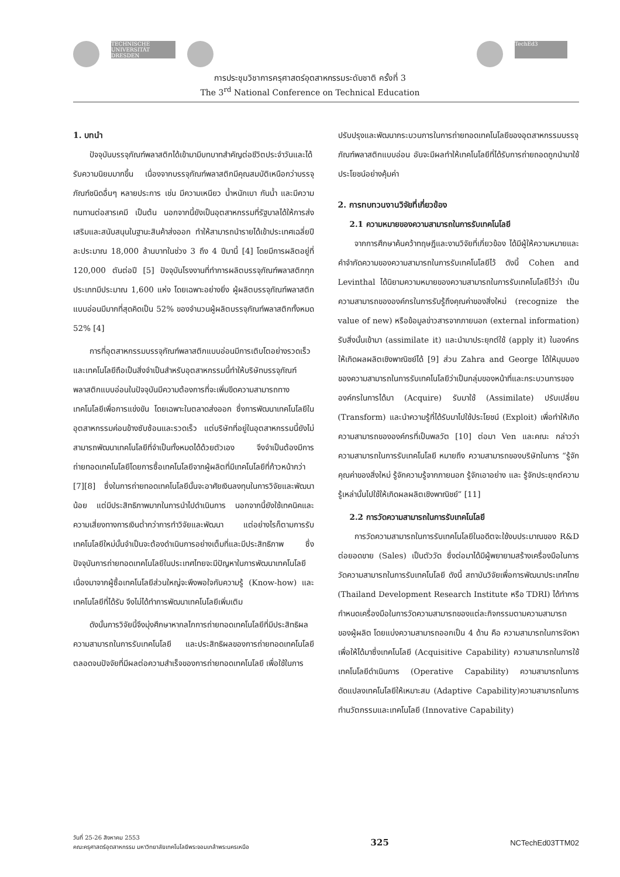TECHNISCHE UNIVERSITÄT DRESDEN TechEd3
การประชุมวิชาการครุศาสตร์อุตสาหกรรมระดับชาติ ครั้งที่ 3
The 3<sup>rd</sup> National Conference on Technical Education
1. บทนำ
ปัจจุบันบรรจุภัณฑ์พลาสติกได้เข้ามามีบทบาทสำคัญต่อชีวิตประจำวันและได้รับความนิยมมากขึ้น เนื่องจากบรรจุภัณฑ์พลาสติกมีคุณสมบัติเหนือกว่าบรรจุภัณฑ์ชนิดอื่นๆ หลายประการ เช่น มีความเหนียว น้ำหนักเบา กันน้ำ และมีความทนทานต่อสารเคมี เป็นต้น นอกจากนี้ยังเป็นอุตสาหกรรมที่รัฐบาลได้ให้การส่งเสริมและสนับสนุนในฐานะสินค้าส่งออก ทำให้สามารถนำรายได้เข้าประเทศเฉลี่ยปีละประมาณ 18,000 ล้านบาทในช่วง 3 ถึง 4 ปีมานี้ [4] โดยมีการผลิตอยู่ที่ 120,000 ตันต่อปี [5] ปัจจุบันโรงงานที่ทำการผลิตบรรจุภัณฑ์พลาสติกทุกประเภทมีประมาณ 1,600 แห่ง โดยเฉพาะอย่างยิ่ง ผู้ผลิตบรรจุภัณฑ์พลาสติกแบบอ่อนมีมากที่สุดคิดเป็น 52% ของจำนวนผู้ผลิตบรรจุภัณฑ์พลาสติกทั้งหมด 52% [4]
การที่อุตสาหกรรมบรรจุภัณฑ์พลาสติกแบบอ่อนมีการเติบโตอย่างรวดเร็ว และเทคโนโลยีถือเป็นสิ่งจำเป็นสำหรับอุตสาหกรรมนี้ทำให้บริษัทบรรจุภัณฑ์พลาสติกแบบอ่อนในปัจจุบันมีความต้องการที่จะเพิ่มขีดความสามารถทางเทคโนโลยีเพื่อการแข่งขัน โดยเฉพาะในตลาดส่งออก ซึ่งการพัฒนาเทคโนโลยีในอุตสาหกรรมค่อนข้างซับซ้อนและรวดเร็ว แต่บริษัทที่อยู่ในอุตสาหกรรมนี้ยังไม่สามารถพัฒนาเทคโนโลยีที่จำเป็นทั้งหมดได้ด้วยตัวเอง จึงจำเป็นต้องมีการถ่ายทอดเทคโนโลยีโดยการซื้อเทคโนโลยีจากผู้ผลิตที่มีเทคโนโลยีที่ก้าวหน้ากว่า [7][8] ซึ่งในการถ่ายทอดเทคโนโลยีนั้นจะอาศัยเงินลงทุนในการวิจัยและพัฒนาน้อย แต่มีประสิทธิภาพมากในการนำไปดำเนินการ นอกจากนี้ยังใช้เทคนิคและความเสี่ยงทางการเงินต่ำกว่าการทำวิจัยและพัฒนา แต่อย่างไรก็ตามการรับเทคโนโลยีใหม่นั้นจำเป็นจะต้องดำเนินการอย่างเต็มที่และมีประสิทธิภาพ ซึ่งปัจจุบันการถ่ายทอดเทคโนโลยีในประเทศไทยจะมีปัญหาในการพัฒนาเทคโนโลยี เนื่องมาจากผู้ซื้อเทคโนโลยีส่วนใหญ่จะพึงพอใจกับความรู้ (Know-how) และเทคโนโลยีที่ได้รับ จึงไม่ได้ทำการพัฒนาเทคโนโลยีเพิ่มเติม
ดังนั้นการวิจัยนี้จึงมุ่งศึกษาหากลไกการถ่ายทอดเทคโนโลยีที่มีประสิทธิผล ความสามารถในการรับเทคโนโลยี และประสิทธิผลของการถ่ายทอดเทคโนโลยี ตลอดจนปัจจัยที่มีผลต่อความสำเร็จของการถ่ายทอดเทคโนโลยี เพื่อใช้ในการ
ปรับปรุงและพัฒนากระบวนการในการถ่ายทอดเทคโนโลยีของอุตสาหกรรมบรรจุภัณฑ์พลาสติกแบบอ่อน อันจะมีผลทำให้เทคโนโลยีที่ได้รับการถ่ายถอดถูกนำมาใช้ประโยชน์อย่างคุ้มค่า
2. การทบทวนงานวิจัยที่เกี่ยวข้อง
2.1 ความหมายของความสามารถในการรับเทคโนโลยี
จากการศึกษาค้นคว้าทฤษฎีและงานวิจัยที่เกี่ยวข้อง ได้มีผู้ให้ความหมายและคำจำกัดความของความสามารถในการรับเทคโนโลยีไว้ ดังนี้ Cohen and Levinthal ได้นิยามความหมายของความสามารถในการรับเทคโนโลยีไว้ว่า เป็นความสามารถขององค์กรในการรับรู้ถึงคุณค่าของสิ่งใหม่ (recognize the value of new) หรือข้อมูลข่าวสารจากภายนอก (external information) รับสิ่งนั้นเข้ามา (assimilate it) และนำมาประยุกต์ใช้ (apply it) ในองค์กรให้เกิดผลผลิตเชิงพาณิชย์ได้ [9] ส่วน Zahra and George ได้ให้มุมมองของความสามารถในการรับเทคโนโลยีว่าเป็นกลุ่มของหน้าที่และกระบวนการขององค์กรในการได้มา (Acquire) รับมาใช้ (Assimilate) ปรับเปลี่ยน (Transform) และนำความรู้ที่ได้รับมาไปใช้ประโยชน์ (Exploit) เพื่อทำให้เกิดความสามารถขององค์กรที่เป็นพลวัต [10] ต่อมา Ven และคณะ กล่าวว่า ความสามารถในการรับเทคโนโลยี หมายถึง ความสามารถของบริษัทในการ “รู้จักคุณค่าของสิ่งใหม่ รู้จักความรู้จากภายนอก รู้จักเอาอย่าง และ รู้จักประยุกต์ความรู้เหล่านั้นไปใช้ให้เกิดผลผลิตเชิงพาณิชย์” [11]
2.2 การวัดความสามารถในการรับเทคโนโลยี
การวัดความสามารถในการรับเทคโนโลยีในอดีตจะใช้งบประมาณของ R&D ต่อยอดขาย (Sales) เป็นตัววัด ซึ่งต่อมาได้มีผู้พยายามสร้างเครื่องมือในการวัดความสามารถในการรับเทคโนโลยี ดังนี้ สถาบันวิจัยเพื่อการพัฒนาประเทศไทย (Thailand Development Research Institute หรือ TDRI) ได้ทำการกำหนดเครื่องมือในการวัดความสามารถของแต่ละกิจกรรมตามความสามารถของผู้ผลิต โดยแบ่งความสามารถออกเป็น 4 ด้าน คือ ความสามารถในการจัดหาเพื่อให้ได้มาซึ่งเทคโนโลยี (Acquisitive Capability) ความสามารถในการใช้เทคโนโลยีดำเนินการ (Operative Capability) ความสามารถในการดัดแปลงเทคโนโลยีให้เหมาะสม (Adaptive Capability)ความสามารถในการทำนวัตกรรมและเทคโนโลยี (Innovative Capability)
วันที่ 25-26 สิงหาคม 2553
คณะครุศาสตร์อุตสาหกรรม มหาวิทยาลัยเทคโนโลยีพระจอมเกล้าพระนครเหนือ
325
NCTechEd03TTM02